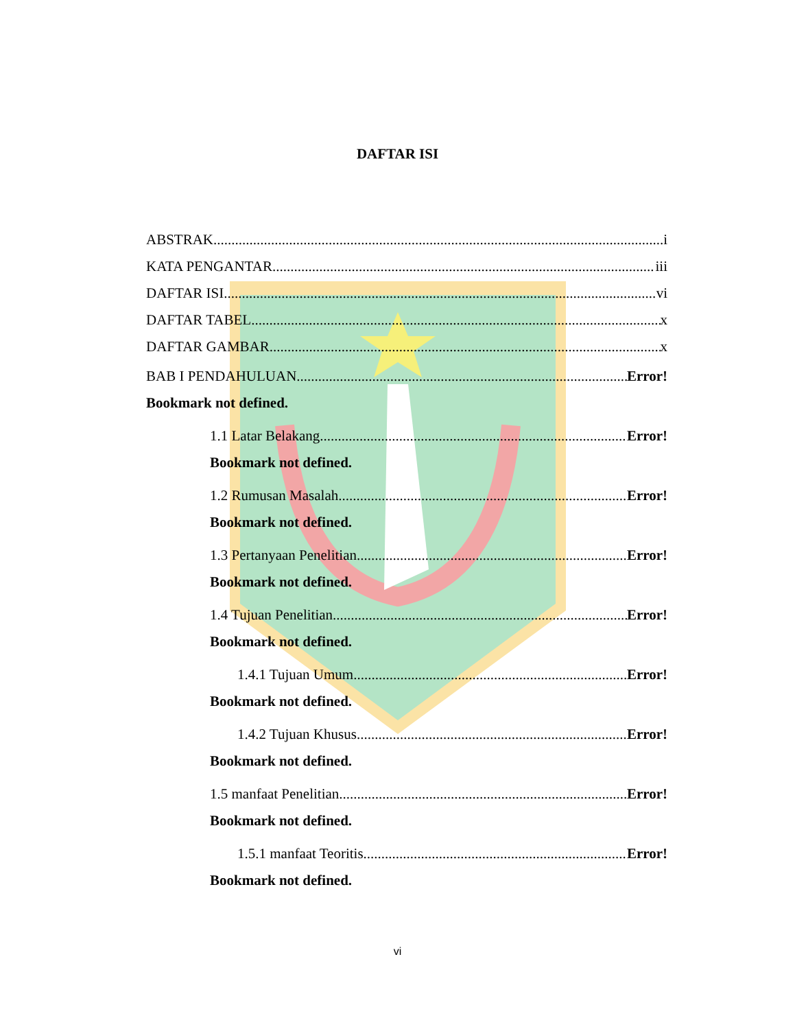DAFTAR ISI
ABSTRAK i
KATA PENGANTAR iii
DAFTAR ISI vi
DAFTAR TABEL x
DAFTAR GAMBAR x
BAB I PENDAHULUAN Error!
Bookmark not defined.
1.1 Latar Belakang Error!
Bookmark not defined.
1.2 Rumusan Masalah Error!
Bookmark not defined.
1.3 Pertanyaan Penelitian Error!
Bookmark not defined.
1.4 Tujuan Penelitian Error!
Bookmark not defined.
1.4.1 Tujuan Umum Error!
Bookmark not defined.
1.4.2 Tujuan Khusus Error!
Bookmark not defined.
1.5 manfaat Penelitian Error!
Bookmark not defined.
1.5.1 manfaat Teoritis Error!
Bookmark not defined.
vi